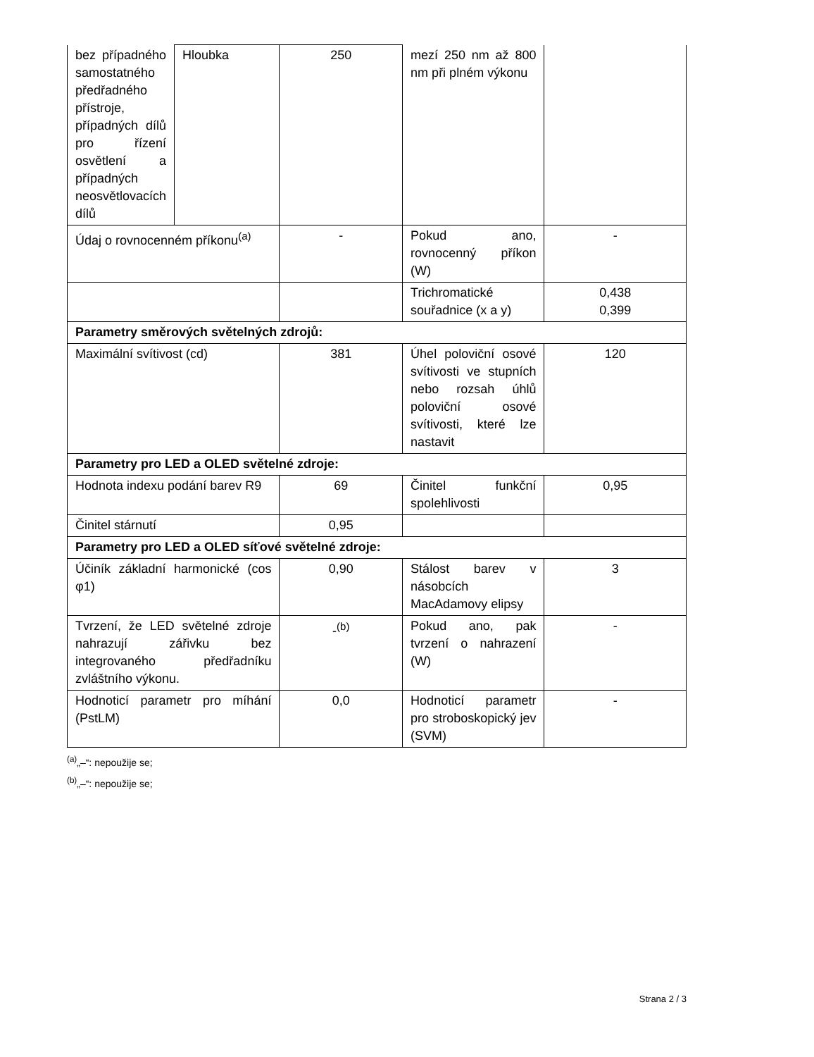| bez případného samostatného předřadného přístroje, případných dílů pro řízení osvětlení a případných neosvětlovacích dílů | Hloubka | 250 | mezí 250 nm až 800 nm při plném výkonu | |
| Údaj o rovnocenném příkonu<sup>(a)</sup> | | - | Pokud ano, rovnocenný příkon (W) | - |
| | | | Trichromatické souřadnice (x a y) | 0,438 0,399 |
| Parametry směrových světelných zdrojů: | | | | |
| Maximální svítivost (cd) | | 381 | Úhel poloviční osové svítivosti ve stupních nebo rozsah úhlů poloviční osové svítivosti, které lze nastavit | 120 |
| Parametry pro LED a OLED světelné zdroje: | | | | |
| Hodnota indexu podání barev R9 | | 69 | Činitel funkční spolehlivosti | 0,95 |
| Činitel stárnutí | | 0,95 | | |
| Parametry pro LED a OLED síťové světelné zdroje: | | | | |
| Účiník základní harmonické (cos φ1) | | 0,90 | Stálost barev v násobcích MacAdamovy elipsy | 3 |
| Tvrzení, že LED světelné zdroje nahrazují zářivku bez integrovaného předřadníku zvláštního výkonu. | | -<sup>(b)</sup> | Pokud ano, pak tvrzení o nahrazení (W) | - |
| Hodnoticí parametr pro míhání (PstLM) | | 0,0 | Hodnoticí parametr pro stroboskopický jev (SVM) | - |
<sup>(a)</sup>„–“: nepoužije se;
<sup>(b)</sup>„–“: nepoužije se;
Strana 2 / 3